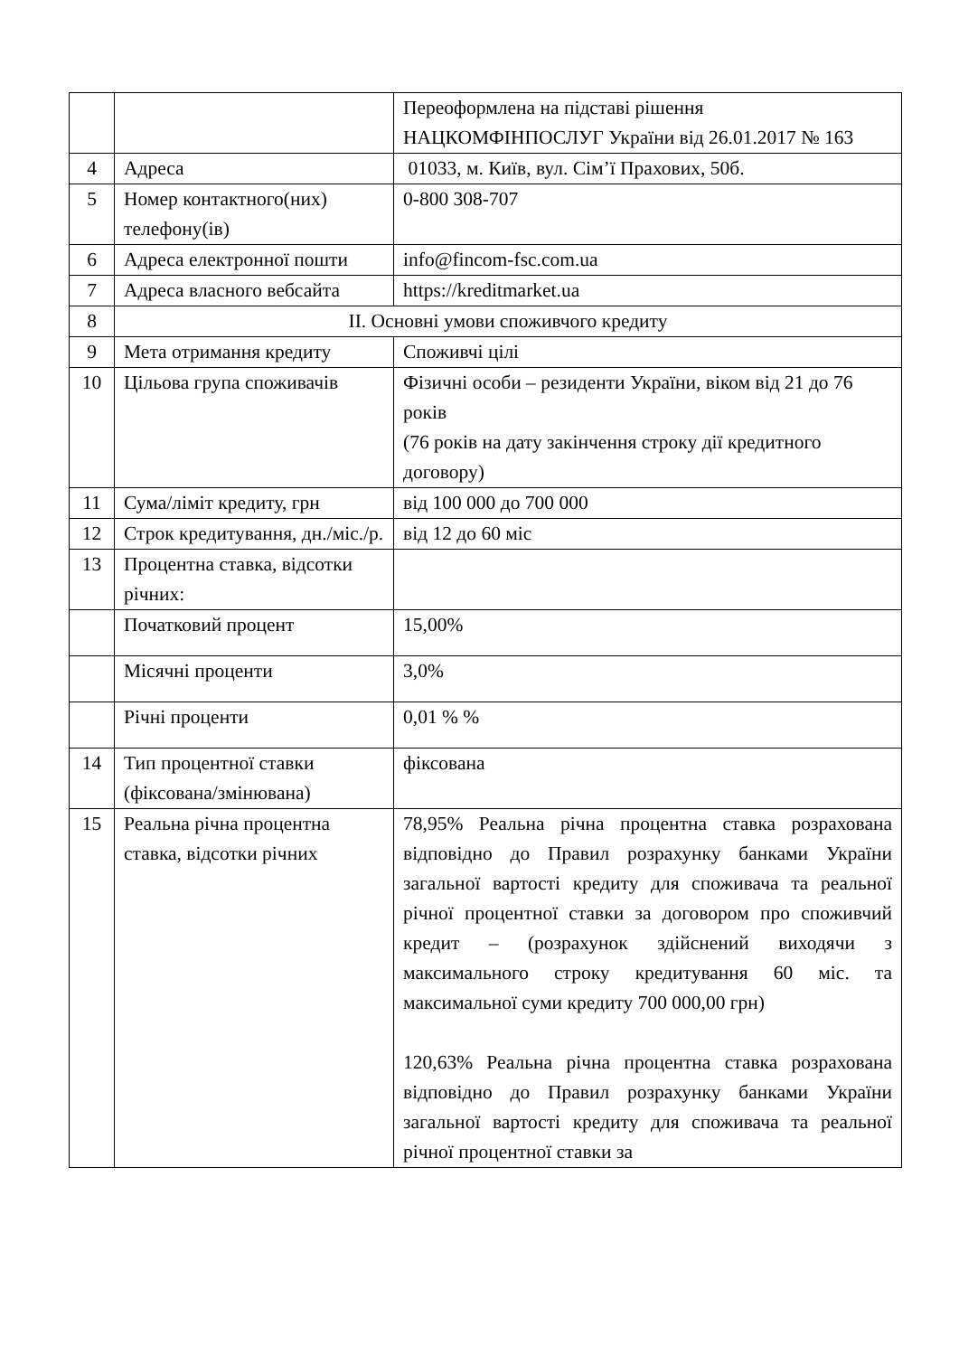| | | Переоформлена на підставі рішення НАЦКОМФІНПОСЛУГ України від 26.01.2017 № 163 |
| 4 | Адреса | 01033, м. Київ, вул. Сім’ї Прахових, 50б. |
| 5 | Номер контактного(них) телефону(ів) | 0-800 308-707 |
| 6 | Адреса електронної пошти | info@fincom-fsc.com.ua |
| 7 | Адреса власного вебсайта | https://kreditmarket.ua |
| 8 | II. Основні умови споживчого кредиту | |
| 9 | Мета отримання кредиту | Споживчі цілі |
| 10 | Цільова група споживачів | Фізичні особи – резиденти України, віком від 21 до 76 років (76 років на дату закінчення строку дії кредитного договору) |
| 11 | Сума/ліміт кредиту, грн | від 100 000 до 700 000 |
| 12 | Строк кредитування, дн./міс./р. | від 12 до 60 міс |
| 13 | Процентна ставка, відсотки річних: | |
| | Початковий процент | 15,00% |
| | Місячні проценти | 3,0% |
| | Річні проценти | 0,01 % % |
| 14 | Тип процентної ставки (фіксована/змінювана) | фіксована |
| 15 | Реальна річна процентна ставка, відсотки річних | 78,95% Реальна річна процентна ставка розрахована відповідно до Правил розрахунку банками України загальної вартості кредиту для споживача та реальної річної процентної ставки за договором про споживчий кредит – (розрахунок здійснений виходячи з максимального строку кредитування 60 міс. та максимальної суми кредиту 700 000,00 грн) 120,63% Реальна річна процентна ставка розрахована відповідно до Правил розрахунку банками України загальної вартості кредиту для споживача та реальної річної процентної ставки за |